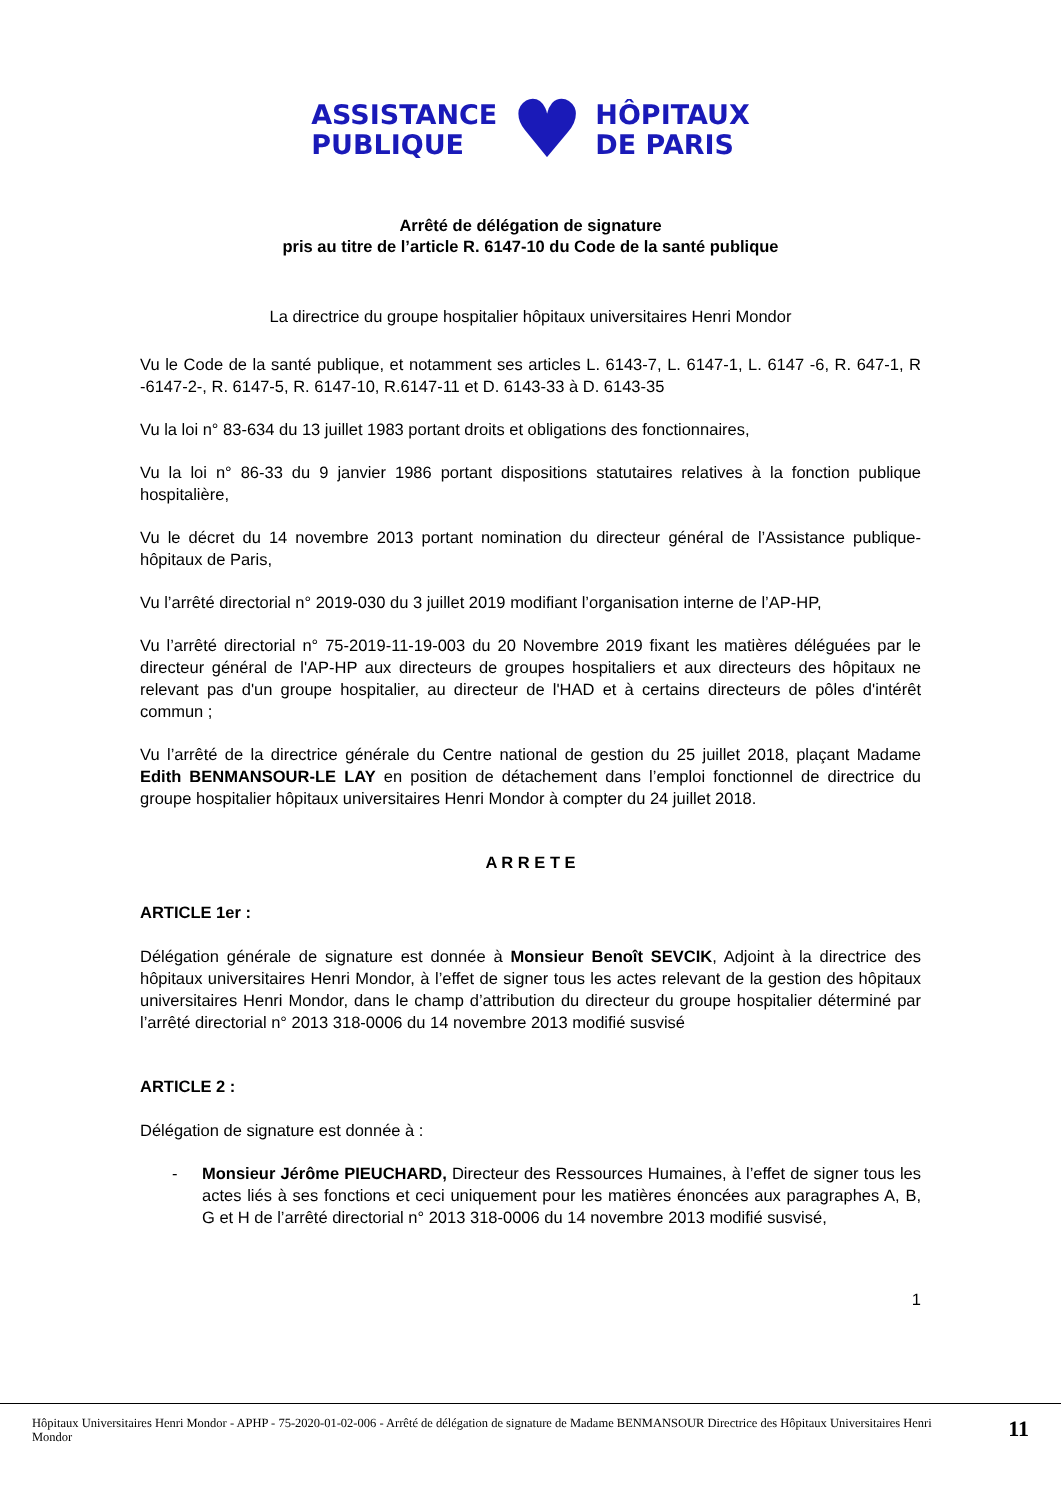ASSISTANCE
PUBLIQUE
♥
HÔPITAUX
DE PARIS
Arrêté de délégation de signature
pris au titre de l’article R. 6147-10 du Code de la santé publique
La directrice du groupe hospitalier hôpitaux universitaires Henri Mondor
Vu le Code de la santé publique, et notamment ses articles L. 6143-7, L. 6147-1, L. 6147 -6, R. 647-1, R -6147-2-, R. 6147-5, R. 6147-10, R.6147-11 et D. 6143-33 à D. 6143-35
Vu la loi n° 83-634 du 13 juillet 1983 portant droits et obligations des fonctionnaires,
Vu la loi n° 86-33 du 9 janvier 1986 portant dispositions statutaires relatives à la fonction publique hospitalière,
Vu le décret du 14 novembre 2013 portant nomination du directeur général de l’Assistance publique-hôpitaux de Paris,
Vu l’arrêté directorial n° 2019-030 du 3 juillet 2019 modifiant l’organisation interne de l’AP-HP,
Vu l’arrêté directorial n° 75-2019-11-19-003 du 20 Novembre 2019 fixant les matières déléguées par le directeur général de l'AP-HP aux directeurs de groupes hospitaliers et aux directeurs des hôpitaux ne relevant pas d'un groupe hospitalier, au directeur de l'HAD et à certains directeurs de pôles d'intérêt commun ;
Vu l’arrêté de la directrice générale du Centre national de gestion du 25 juillet 2018, plaçant Madame Edith BENMANSOUR-LE LAY en position de détachement dans l’emploi fonctionnel de directrice du groupe hospitalier hôpitaux universitaires Henri Mondor à compter du 24 juillet 2018.
A R R E T E
ARTICLE 1er :
Délégation générale de signature est donnée à Monsieur Benoît SEVCIK, Adjoint à la directrice des hôpitaux universitaires Henri Mondor, à l’effet de signer tous les actes relevant de la gestion des hôpitaux universitaires Henri Mondor, dans le champ d’attribution du directeur du groupe hospitalier déterminé par l’arrêté directorial n° 2013 318-0006 du 14 novembre 2013 modifié susvisé
ARTICLE 2 :
Délégation de signature est donnée à :
- Monsieur Jérôme PIEUCHARD, Directeur des Ressources Humaines, à l’effet de signer tous les actes liés à ses fonctions et ceci uniquement pour les matières énoncées aux paragraphes A, B, G et H de l’arrêté directorial n° 2013 318-0006 du 14 novembre 2013 modifié susvisé,
1
Hôpitaux Universitaires Henri Mondor - APHP - 75-2020-01-02-006 - Arrêté de délégation de signature de Madame BENMANSOUR Directrice des Hôpitaux Universitaires Henri Mondor
11